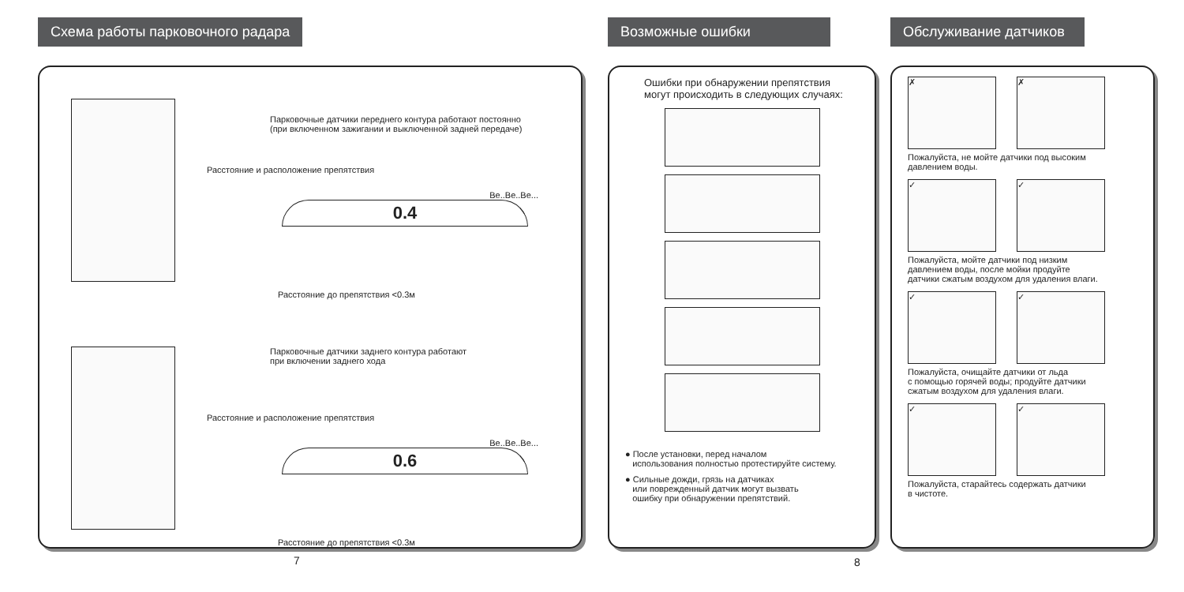Схема работы парковочного радара
Парковочные датчики переднего контура работают постоянно
(при включенном зажигании и выключенной задней передаче)
Расстояние и расположение препятствия
Be..Be..Be...
0.4
Расстояние до препятствия <0.3м
Парковочные датчики заднего контура работают
при включении заднего хода
Расстояние и расположение препятствия
Be..Be..Be...
0.6
Расстояние до препятствия <0.3м
Возможные ошибки
Ошибки при обнаружении препятствия
могут происходить в следующих случаях:
● После установки, перед началом
использования полностью протестируйте систему.
● Сильные дожди, грязь на датчиках
или поврежденный датчик могут вызвать
ошибку при обнаружении препятствий.
Обслуживание датчиков
✗ ✗
Пожалуйста, не мойте датчики под высоким
давлением воды.
✓ ✓
Пожалуйста, мойте датчики под низким
давлением воды, после мойки продуйте
датчики сжатым воздухом для удаления влаги.
✓ ✓
Пожалуйста, очищайте датчики от льда
с помощью горячей воды; продуйте датчики
сжатым воздухом для удаления влаги.
✓ ✓
Пожалуйста, старайтесь содержать датчики
в чистоте.
7 8